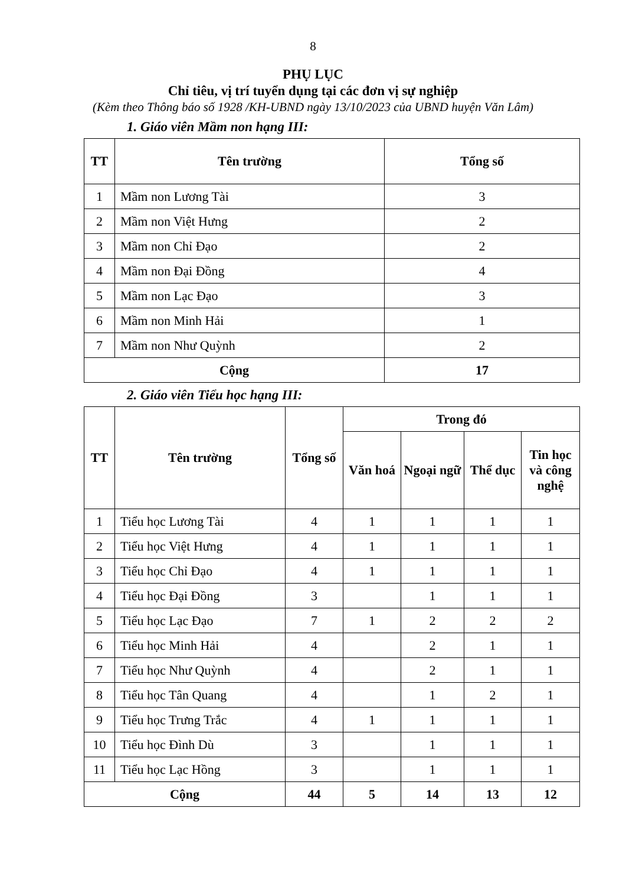8
PHỤ LỤC
Chỉ tiêu, vị trí tuyển dụng tại các đơn vị sự nghiệp
(Kèm theo Thông báo số 1928 /KH-UBND ngày 13/10/2023 của UBND huyện Văn Lâm)
1. Giáo viên Mầm non hạng III:
| TT | Tên trường | Tổng số |
| --- | --- | --- |
| 1 | Mầm non Lương Tài | 3 |
| 2 | Mầm non Việt Hưng | 2 |
| 3 | Mầm non Chỉ Đạo | 2 |
| 4 | Mầm non Đại Đồng | 4 |
| 5 | Mầm non Lạc Đạo | 3 |
| 6 | Mầm non Minh Hải | 1 |
| 7 | Mầm non Như Quỳnh | 2 |
| Cộng | | 17 |
2. Giáo viên Tiểu học hạng III:
| TT | Tên trường | Tổng số | Trong đó | | | |
| --- | --- | --- | --- | --- | --- | --- |
| | | | Văn hoá | Ngoại ngữ | Thể dục | Tin học và công nghệ |
| 1 | Tiểu học Lương Tài | 4 | 1 | 1 | 1 | 1 |
| 2 | Tiểu học Việt Hưng | 4 | 1 | 1 | 1 | 1 |
| 3 | Tiểu học Chỉ Đạo | 4 | 1 | 1 | 1 | 1 |
| 4 | Tiểu học Đại Đồng | 3 | | 1 | 1 | 1 |
| 5 | Tiểu học Lạc Đạo | 7 | 1 | 2 | 2 | 2 |
| 6 | Tiểu học Minh Hải | 4 | | 2 | 1 | 1 |
| 7 | Tiểu học Như Quỳnh | 4 | | 2 | 1 | 1 |
| 8 | Tiểu học Tân Quang | 4 | | 1 | 2 | 1 |
| 9 | Tiểu học Trưng Trắc | 4 | 1 | 1 | 1 | 1 |
| 10 | Tiểu học Đình Dù | 3 | | 1 | 1 | 1 |
| 11 | Tiểu học Lạc Hồng | 3 | | 1 | 1 | 1 |
| Cộng | | 44 | 5 | 14 | 13 | 12 |